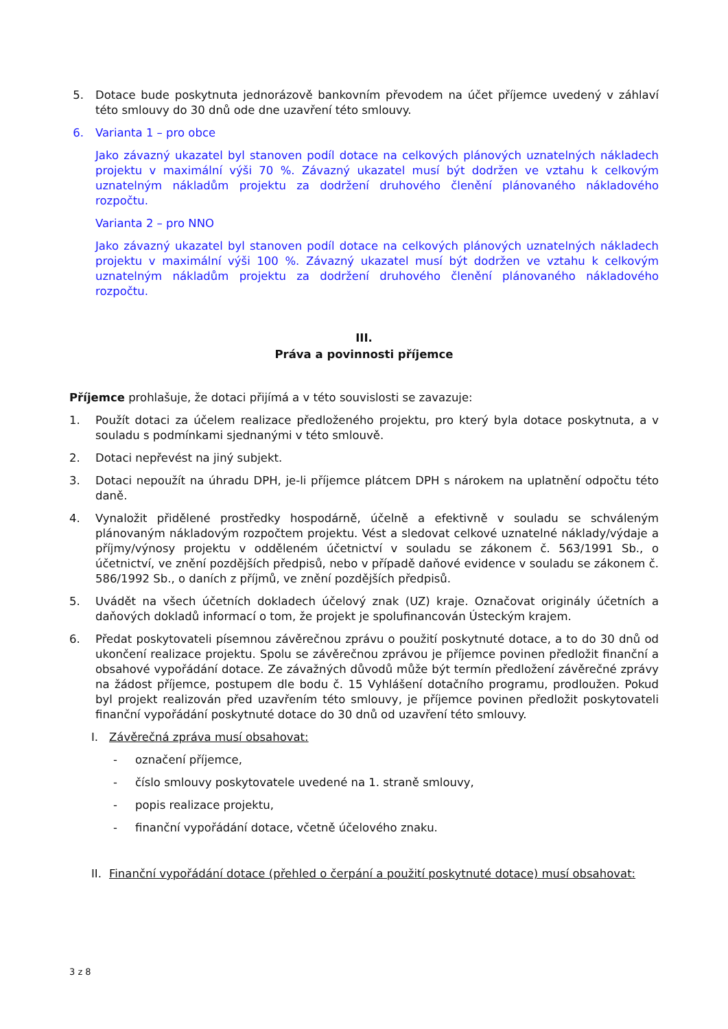5. Dotace bude poskytnuta jednorázově bankovním převodem na účet příjemce uvedený v záhlaví této smlouvy do 30 dnů ode dne uzavření této smlouvy.
6. Varianta 1 – pro obce
Jako závazný ukazatel byl stanoven podíl dotace na celkových plánových uznatelných nákladech projektu v maximální výši 70 %. Závazný ukazatel musí být dodržen ve vztahu k celkovým uznatelným nákladům projektu za dodržení druhového členění plánovaného nákladového rozpočtu.
Varianta 2 – pro NNO
Jako závazný ukazatel byl stanoven podíl dotace na celkových plánových uznatelných nákladech projektu v maximální výši 100 %. Závazný ukazatel musí být dodržen ve vztahu k celkovým uznatelným nákladům projektu za dodržení druhového členění plánovaného nákladového rozpočtu.
III.
Práva a povinnosti příjemce
Příjemce prohlašuje, že dotaci přijímá a v této souvislosti se zavazuje:
1. Použít dotaci za účelem realizace předloženého projektu, pro který byla dotace poskytnuta, a v souladu s podmínkami sjednanými v této smlouvě.
2. Dotaci nepřevést na jiný subjekt.
3. Dotaci nepoužít na úhradu DPH, je-li příjemce plátcem DPH s nárokem na uplatnění odpočtu této daně.
4. Vynaložit přidělené prostředky hospodárně, účelně a efektivně v souladu se schváleným plánovaným nákladovým rozpočtem projektu. Vést a sledovat celkové uznatelné náklady/výdaje a příjmy/výnosy projektu v odděleném účetnictví v souladu se zákonem č. 563/1991 Sb., o účetnictví, ve znění pozdějších předpisů, nebo v případě daňové evidence v souladu se zákonem č. 586/1992 Sb., o daních z příjmů, ve znění pozdějších předpisů.
5. Uvádět na všech účetních dokladech účelový znak (UZ) kraje. Označovat originály účetních a daňových dokladů informací o tom, že projekt je spolufinancován Ústeckým krajem.
6. Předat poskytovateli písemnou závěrečnou zprávu o použití poskytnuté dotace, a to do 30 dnů od ukončení realizace projektu. Spolu se závěrečnou zprávou je příjemce povinen předložit finanční a obsahové vypořádání dotace. Ze závažných důvodů může být termín předložení závěrečné zprávy na žádost příjemce, postupem dle bodu č. 15 Vyhlášení dotačního programu, prodloužen. Pokud byl projekt realizován před uzavřením této smlouvy, je příjemce povinen předložit poskytovateli finanční vypořádání poskytnuté dotace do 30 dnů od uzavření této smlouvy.
I. Závěrečná zpráva musí obsahovat:
- označení příjemce,
- číslo smlouvy poskytovatele uvedené na 1. straně smlouvy,
- popis realizace projektu,
- finanční vypořádání dotace, včetně účelového znaku.
II.
Finanční vypořádání dotace (přehled o čerpání a použití poskytnuté dotace) musí obsahovat:
3 z 8